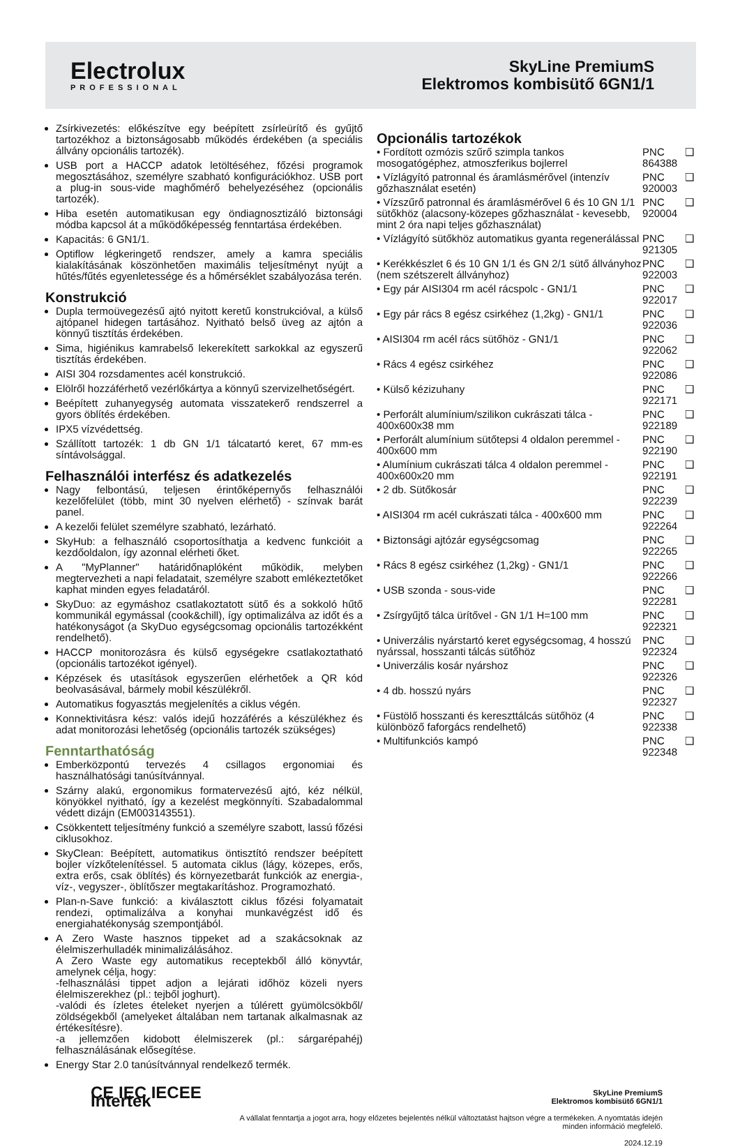Electrolux
PROFESSIONAL
SkyLine PremiumS
Elektromos kombisütő 6GN1/1
Zsírkivezetés: előkészítve egy beépített zsírleürítő és gyűjtő tartozékhoz a biztonságosabb működés érdekében (a speciális állvány opcionális tartozék).
USB port a HACCP adatok letöltéséhez, főzési programok megosztásához, személyre szabható konfigurációkhoz. USB port a plug-in sous-vide maghőmérő behelyezéséhez (opcionális tartozék).
Hiba esetén automatikusan egy öndiagnosztizáló biztonsági módba kapcsol át a működőképesség fenntartása érdekében.
Kapacitás: 6 GN1/1.
Optiflow légkeringető rendszer, amely a kamra speciális kialakításának köszönhetően maximális teljesítményt nyújt a hűtés/fűtés egyenletessége és a hőmérséklet szabályozása terén.
Konstrukció
Dupla termoüvegezésű ajtó nyitott keretű konstrukcióval, a külső ajtópanel hidegen tartásához. Nyitható belső üveg az ajtón a könnyű tisztítás érdekében.
Sima, higiénikus kamrabelső lekerekített sarkokkal az egyszerű tisztítás érdekében.
AISI 304 rozsdamentes acél konstrukció.
Elölről hozzáférhető vezérlőkártya a könnyű szervizelhetőségért.
Beépített zuhanyegység automata visszatekerő rendszerrel a gyors öblítés érdekében.
IPX5 vízvédettség.
Szállított tartozék: 1 db GN 1/1 tálcatartó keret, 67 mm-es síntávolsággal.
Felhasználói interfész és adatkezelés
Nagy felbontású, teljesen érintőképernyős felhasználói kezelőfelület (több, mint 30 nyelven elérhető) - színvak barát panel.
A kezelői felület személyre szabható, lezárható.
SkyHub: a felhasználó csoportosíthatja a kedvenc funkcióit a kezdőoldalon, így azonnal elérheti őket.
A "MyPlanner" határidőnaplóként működik, melyben megtervezheti a napi feladatait, személyre szabott emlékeztetőket kaphat minden egyes feladatáról.
SkyDuo: az egymáshoz csatlakoztatott sütő és a sokkoló hűtő kommunikál egymással (cook&chill), így optimalizálva az időt és a hatékonyságot (a SkyDuo egységcsomag opcionális tartozékként rendelhető).
HACCP monitorozásra és külső egységekre csatlakoztatható (opcionális tartozékot igényel).
Képzések és utasítások egyszerűen elérhetőek a QR kód beolvasásával, bármely mobil készülékről.
Automatikus fogyasztás megjelenítés a ciklus végén.
Konnektivitásra kész: valós idejű hozzáférés a készülékhez és adat monitorozási lehetőség (opcionális tartozék szükséges)
Fenntarthatóság
Emberközpontú tervezés 4 csillagos ergonomiai és használhatósági tanúsítvánnyal.
Szárny alakú, ergonomikus formatervezésű ajtó, kéz nélkül, könyökkel nyitható, így a kezelést megkönnyíti. Szabadalommal védett dizájn (EM003143551).
Csökkentett teljesítmény funkció a személyre szabott, lassú főzési ciklusokhoz.
SkyClean: Beépített, automatikus öntisztító rendszer beépített bojler vízkőtelenítéssel. 5 automata ciklus (lágy, közepes, erős, extra erős, csak öblítés) és környezetbarát funkciók az energia-, víz-, vegyszer-, öblítőszer megtakarításhoz. Programozható.
Plan-n-Save funkció: a kiválasztott ciklus főzési folyamatait rendezi, optimalizálva a konyhai munkavégzést idő és energiahatékonyság szempontjából.
A Zero Waste hasznos tippeket ad a szakácsoknak az élelmiszerhulladék minimalizálásához.
A Zero Waste egy automatikus receptekből álló könyvtár, amelynek célja, hogy:
-felhasználási tippet adjon a lejárati időhöz közeli nyers élelmiszerekhez (pl.: tejből joghurt).
-valódi és ízletes ételeket nyerjen a túlérett gyümölcsökből/ zöldségekből (amelyeket általában nem tartanak alkalmasnak az értékesítésre).
-a jellemzően kidobott élelmiszerek (pl.: sárgarépahéj) felhasználásának elősegítése.
Energy Star 2.0 tanúsítvánnyal rendelkező termék.
Opcionális tartozékok
| • Fordított ozmózis szűrő szimpla tankos mosogatógéphez, atmoszferikus bojlerrel | PNC 864388 | ❑ |
| • Vízlágyító patronnal és áramlásmérővel (intenzív gőzhasználat esetén) | PNC 920003 | ❑ |
| • Vízszűrő patronnal és áramlásmérővel 6 és 10 GN 1/1 sütőkhöz (alacsony-közepes gőzhasználat - kevesebb, mint 2 óra napi teljes gőzhasználat) | PNC 920004 | ❑ |
| • Vízlágyító sütőkhöz automatikus gyanta regenerálással | PNC 921305 | ❑ |
| • Kerékkészlet 6 és 10 GN 1/1 és GN 2/1 sütő állványhoz (nem szétszerelt állványhoz) | PNC 922003 | ❑ |
| • Egy pár AISI304 rm acél rácspolc - GN1/1 | PNC 922017 | ❑ |
| • Egy pár rács 8 egész csirkéhez (1,2kg) - GN1/1 | PNC 922036 | ❑ |
| • AISI304 rm acél rács sütőhöz - GN1/1 | PNC 922062 | ❑ |
| • Rács 4 egész csirkéhez | PNC 922086 | ❑ |
| • Külső kézizuhany | PNC 922171 | ❑ |
| • Perforált alumínium/szilikon cukrászati tálca - 400x600x38 mm | PNC 922189 | ❑ |
| • Perforált alumínium sütőtepsi 4 oldalon peremmel - 400x600 mm | PNC 922190 | ❑ |
| • Alumínium cukrászati tálca 4 oldalon peremmel - 400x600x20 mm | PNC 922191 | ❑ |
| • 2 db. Sütőkosár | PNC 922239 | ❑ |
| • AISI304 rm acél cukrászati tálca - 400x600 mm | PNC 922264 | ❑ |
| • Biztonsági ajtózár egységcsomag | PNC 922265 | ❑ |
| • Rács 8 egész csirkéhez (1,2kg) - GN1/1 | PNC 922266 | ❑ |
| • USB szonda - sous-vide | PNC 922281 | ❑ |
| • Zsírgyűjtő tálca ürítővel - GN 1/1 H=100 mm | PNC 922321 | ❑ |
| • Univerzális nyárstartó keret egységcsomag, 4 hosszú nyárssal, hosszanti tálcás sütőhöz | PNC 922324 | ❑ |
| • Univerzális kosár nyárshoz | PNC 922326 | ❑ |
| • 4 db. hosszú nyárs | PNC 922327 | ❑ |
| • Füstölő hosszanti és kereszttálcás sütőhöz (4 különböző faforgács rendelhető) | PNC 922338 | ❑ |
| • Multifunkciós kampó | PNC 922348 | ❑ |
CE IEC IECEE Intertek
SkyLine PremiumS
Elektromos kombisütő 6GN1/1
A vállalat fenntartja a jogot arra, hogy előzetes bejelentés nélkül változtatást hajtson végre a termékeken. A nyomtatás idején minden információ megfelelő.
2024.12.19